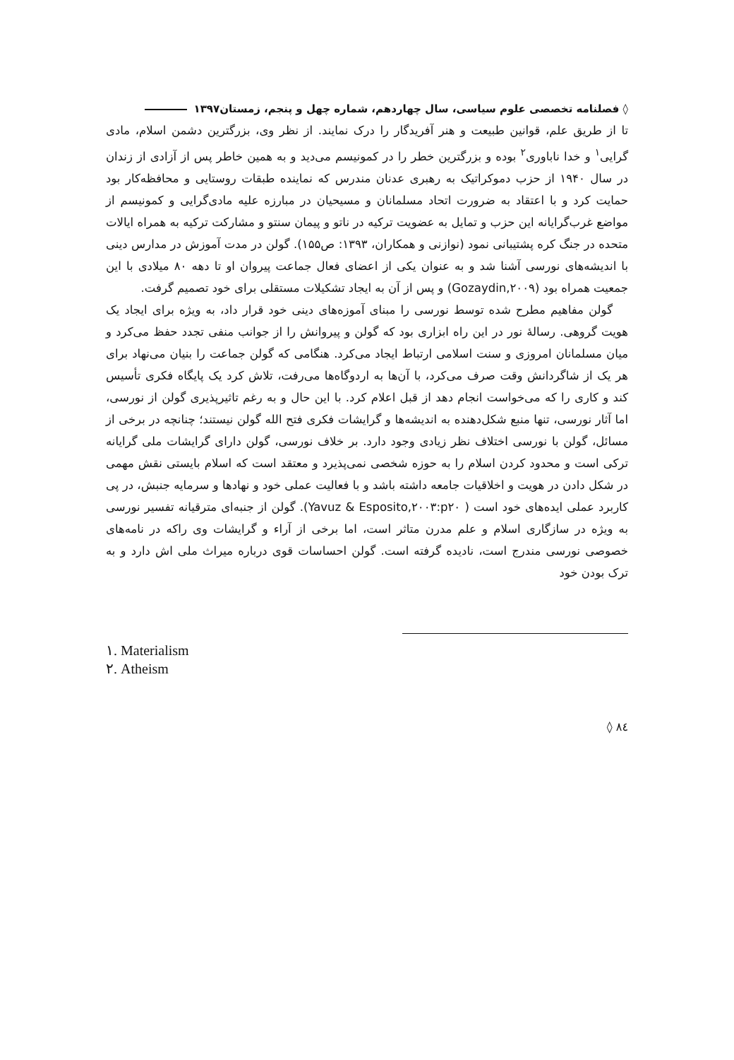◊ فصلنامه تخصصی علوم سیاسی، سال چهاردهم، شماره چهل و پنجم، زمستان۱۳۹۷
تا از طریق علم، قوانین طبیعت و هنر آفریدگار را درک نمایند. از نظر وی، بزرگترین دشمن اسلام، مادی گرایی<sup>۱</sup> و خدا ناباوری<sup>۲</sup> بوده و بزرگترین خطر را در کمونیسم می‌دید و به همین خاطر پس از آزادی از زندان در سال ۱۹۴۰ از حزب دموکراتیک به رهبری عدنان مندرس که نماینده طبقات روستایی و محافظه‌کار بود حمایت کرد و با اعتقاد به ضرورت اتحاد مسلمانان و مسیحیان در مبارزه علیه مادی‌گرایی و کمونیسم از مواضع غرب‌گرایانه این حزب و تمایل به عضویت ترکیه در ناتو و پیمان سنتو و مشارکت ترکیه به همراه ایالات متحده در جنگ کره پشتیبانی نمود (نوازنی و همکاران، ۱۳۹۳: ص۱۵۵). گولن در مدت آموزش در مدارس دینی با اندیشه‌های نورسی آشنا شد و به عنوان یکی از اعضای فعال جماعت پیروان او تا دهه ۸۰ میلادی با این جمعیت همراه بود (Gozaydin,۲۰۰۹) و پس از آن به ایجاد تشکیلات مستقلی برای خود تصمیم گرفت.
گولن مفاهیم مطرح شده توسط نورسی را مبنای آموزه‌های دینی خود قرار داد، به ویژه برای ایجاد یک هویت گروهی. رسالهٔ نور در این راه ابزاری بود که گولن و پیروانش را از جوانب منفی تجدد حفظ می‌کرد و میان مسلمانان امروزی و سنت اسلامی ارتباط ایجاد می‌کرد. هنگامی که گولن جماعت را بنیان می‌نهاد برای هر یک از شاگردانش وقت صرف می‌کرد، با آن‌ها به اردوگاه‌ها می‌رفت، تلاش کرد یک پایگاه فکری تأسیس کند و کاری را که می‌خواست انجام دهد از قبل اعلام کرد. با این حال و به رغم تاثیرپذیری گولن از نورسی، اما آثار نورسی، تنها منبع شکل‌دهنده به اندیشه‌ها و گرایشات فکری فتح الله گولن نیستند؛ چنانچه در برخی از مسائل، گولن با نورسی اختلاف نظر زیادی وجود دارد. بر خلاف نورسی، گولن دارای گرایشات ملی گرایانه ترکی است و محدود کردن اسلام را به حوزه شخصی نمی‌پذیرد و معتقد است که اسلام بایستی نقش مهمی در شکل دادن در هویت و اخلاقیات جامعه داشته باشد و با فعالیت عملی خود و نهادها و سرمایه جنبش، در پی کاربرد عملی ایده‌های خود است ( Yavuz & Esposito,۲۰۰۳:p۲۰). گولن از جنبه‌ای مترقیانه تفسیر نورسی به ویژه در سازگاری اسلام و علم مدرن متاثر است، اما برخی از آراء و گرایشات وی راکه در نامه‌های خصوصی نورسی مندرج است، نادیده گرفته است. گولن احساسات قوی درباره میراث ملی اش دارد و به ترک بودن خود
۱. Materialism
۲. Atheism
◊ ۸٤